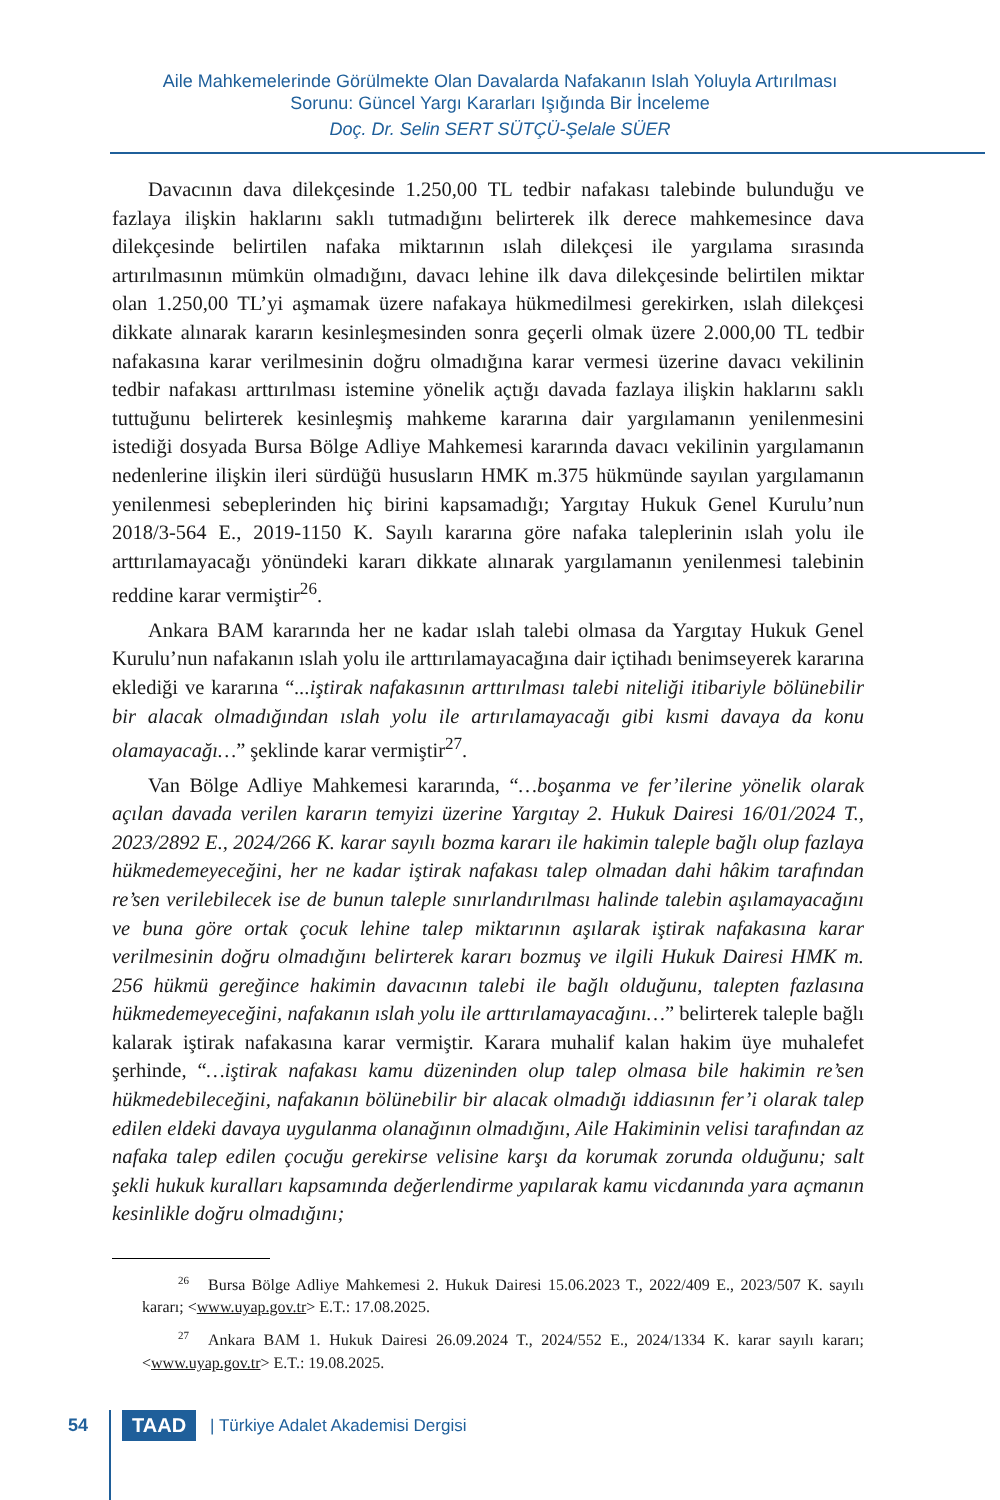Aile Mahkemelerinde Görülmekte Olan Davalarda Nafakanın Islah Yoluyla Artırılması Sorunu: Güncel Yargı Kararları Işığında Bir İnceleme
Doç. Dr. Selin SERT SÜTÇÜ-Şelale SÜER
Davacının dava dilekçesinde 1.250,00 TL tedbir nafakası talebinde bulunduğu ve fazlaya ilişkin haklarını saklı tutmadığını belirterek ilk derece mahkemesince dava dilekçesinde belirtilen nafaka miktarının ıslah dilekçesi ile yargılama sırasında artırılmasının mümkün olmadığını, davacı lehine ilk dava dilekçesinde belirtilen miktar olan 1.250,00 TL’yi aşmamak üzere nafakaya hükmedilmesi gerekirken, ıslah dilekçesi dikkate alınarak kararın kesinleşmesinden sonra geçerli olmak üzere 2.000,00 TL tedbir nafakasına karar verilmesinin doğru olmadığına karar vermesi üzerine davacı vekilinin tedbir nafakası arttırılması istemine yönelik açtığı davada fazlaya ilişkin haklarını saklı tuttuğunu belirterek kesinleşmiş mahkeme kararına dair yargılamanın yenilenmesini istediği dosyada Bursa Bölge Adliye Mahkemesi kararında davacı vekilinin yargılamanın nedenlerine ilişkin ileri sürdüğü hususların HMK m.375 hükmünde sayılan yargılamanın yenilenmesi sebeplerinden hiç birini kapsamadığı; Yargıtay Hukuk Genel Kurulu’nun 2018/3-564 E., 2019-1150 K. Sayılı kararına göre nafaka taleplerinin ıslah yolu ile arttırılamayacağı yönündeki kararı dikkate alınarak yargılamanın yenilenmesi talebinin reddine karar vermiştir<sup>26</sup>.
Ankara BAM kararında her ne kadar ıslah talebi olmasa da Yargıtay Hukuk Genel Kurulu’nun nafakanın ıslah yolu ile arttırılamayacağına dair içtihadı benimseyerek kararına eklediği ve kararına “...iştirak nafakasının arttırılması talebi niteliği itibariyle bölünebilir bir alacak olmadığından ıslah yolu ile artırılamayacağı gibi kısmi davaya da konu olamayacağı…” şeklinde karar vermiştir<sup>27</sup>.
Van Bölge Adliye Mahkemesi kararında, “…boşanma ve fer’ilerine yönelik olarak açılan davada verilen kararın temyizi üzerine Yargıtay 2. Hukuk Dairesi 16/01/2024 T., 2023/2892 E., 2024/266 K. karar sayılı bozma kararı ile hakimin taleple bağlı olup fazlaya hükmedemeyeceğini, her ne kadar iştirak nafakası talep olmadan dahi hâkim tarafından re’sen verilebilecek ise de bunun taleple sınırlandırılması halinde talebin aşılamayacağını ve buna göre ortak çocuk lehine talep miktarının aşılarak iştirak nafakasına karar verilmesinin doğru olmadığını belirterek kararı bozmuş ve ilgili Hukuk Dairesi HMK m. 256 hükmü gereğince hakimin davacının talebi ile bağlı olduğunu, talepten fazlasına hükmedemeyeceğini, nafakanın ıslah yolu ile arttırılamayacağını…” belirterek taleple bağlı kalarak iştirak nafakasına karar vermiştir. Karara muhalif kalan hakim üye muhalefet şerhinde, “…iştirak nafakası kamu düzeninden olup talep olmasa bile hakimin re’sen hükmedebileceğini, nafakanın bölünebilir bir alacak olmadığı iddiasının fer’i olarak talep edilen eldeki davaya uygulanma olanağının olmadığını, Aile Hakiminin velisi tarafından az nafaka talep edilen çocuğu gerekirse velisine karşı da korumak zorunda olduğunu; salt şekli hukuk kuralları kapsamında değerlendirme yapılarak kamu vicdanında yara açmanın kesinlikle doğru olmadığını;
<sup>26</sup> Bursa Bölge Adliye Mahkemesi 2. Hukuk Dairesi 15.06.2023 T., 2022/409 E., 2023/507 K. sayılı kararı; <www.uyap.gov.tr> E.T.: 17.08.2025.
<sup>27</sup> Ankara BAM 1. Hukuk Dairesi 26.09.2024 T., 2024/552 E., 2024/1334 K. karar sayılı kararı; <www.uyap.gov.tr> E.T.: 19.08.2025.
54 TAAD | Türkiye Adalet Akademisi Dergisi